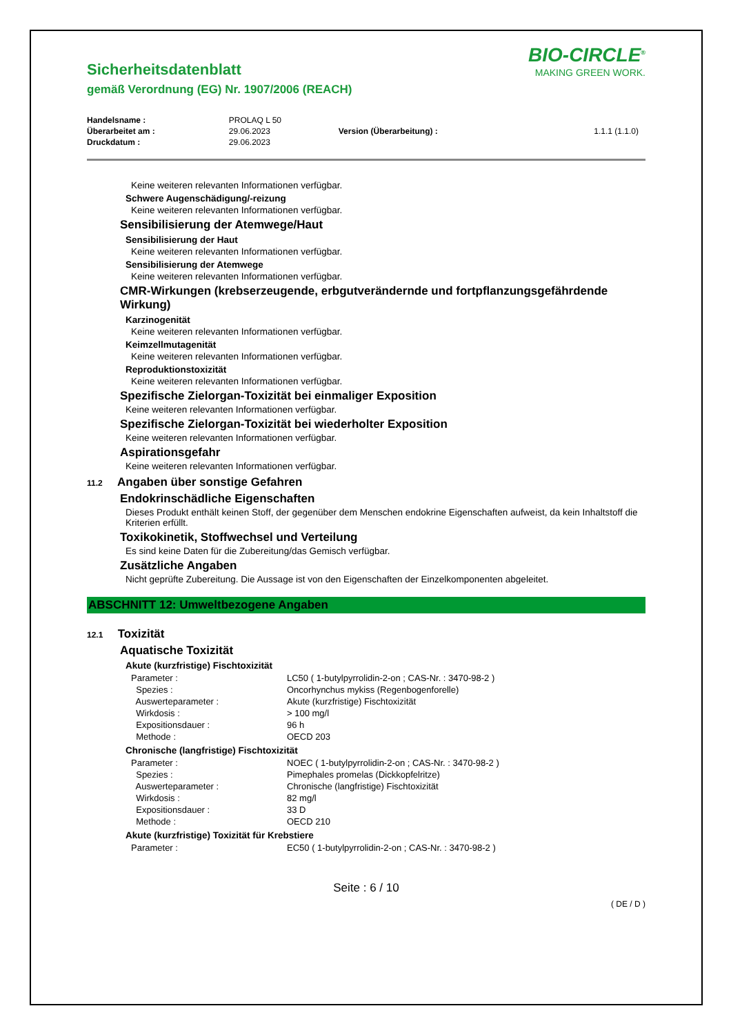Sicherheitsdatenblatt
gemäß Verordnung (EG) Nr. 1907/2006 (REACH)
BIO-CIRCLE<sup>®</sup>
MAKING GREEN WORK.
| Handelsname : | PROLAQ L 50 | | |
| Überarbeitet am : | 29.06.2023 | Version (Überarbeitung) : | 1.1.1 (1.1.0) |
| Druckdatum : | 29.06.2023 | | |
Keine weiteren relevanten Informationen verfügbar.
Schwere Augenschädigung/-reizung
Keine weiteren relevanten Informationen verfügbar.
Sensibilisierung der Atemwege/Haut
Sensibilisierung der Haut
Keine weiteren relevanten Informationen verfügbar.
Sensibilisierung der Atemwege
Keine weiteren relevanten Informationen verfügbar.
CMR-Wirkungen (krebserzeugende, erbgutverändernde und fortpflanzungsgefährdende Wirkung)
Karzinogenität
Keine weiteren relevanten Informationen verfügbar.
Keimzellmutagenität
Keine weiteren relevanten Informationen verfügbar.
Reproduktionstoxizität
Keine weiteren relevanten Informationen verfügbar.
Spezifische Zielorgan-Toxizität bei einmaliger Exposition
Keine weiteren relevanten Informationen verfügbar.
Spezifische Zielorgan-Toxizität bei wiederholter Exposition
Keine weiteren relevanten Informationen verfügbar.
Aspirationsgefahr
Keine weiteren relevanten Informationen verfügbar.
11.2 Angaben über sonstige Gefahren
Endokrinschädliche Eigenschaften
Dieses Produkt enthält keinen Stoff, der gegenüber dem Menschen endokrine Eigenschaften aufweist, da kein Inhaltstoff die Kriterien erfüllt.
Toxikokinetik, Stoffwechsel und Verteilung
Es sind keine Daten für die Zubereitung/das Gemisch verfügbar.
Zusätzliche Angaben
Nicht geprüfte Zubereitung. Die Aussage ist von den Eigenschaften der Einzelkomponenten abgeleitet.
ABSCHNITT 12: Umweltbezogene Angaben
12.1 Toxizität
Aquatische Toxizität
Akute (kurzfristige) Fischtoxizität
| Parameter : | LC50 ( 1-butylpyrrolidin-2-on ; CAS-Nr. : 3470-98-2 ) |
| Spezies : | Oncorhynchus mykiss (Regenbogenforelle) |
| Auswerteparameter : | Akute (kurzfristige) Fischtoxizität |
| Wirkdosis : | > 100 mg/l |
| Expositionsdauer : | 96 h |
| Methode : | OECD 203 |
Chronische (langfristige) Fischtoxizität
| Parameter : | NOEC ( 1-butylpyrrolidin-2-on ; CAS-Nr. : 3470-98-2 ) |
| Spezies : | Pimephales promelas (Dickkopfelritze) |
| Auswerteparameter : | Chronische (langfristige) Fischtoxizität |
| Wirkdosis : | 82 mg/l |
| Expositionsdauer : | 33 D |
| Methode : | OECD 210 |
Akute (kurzfristige) Toxizität für Krebstiere
| Parameter : | EC50 ( 1-butylpyrrolidin-2-on ; CAS-Nr. : 3470-98-2 ) |
Seite : 6 / 10
( DE / D )